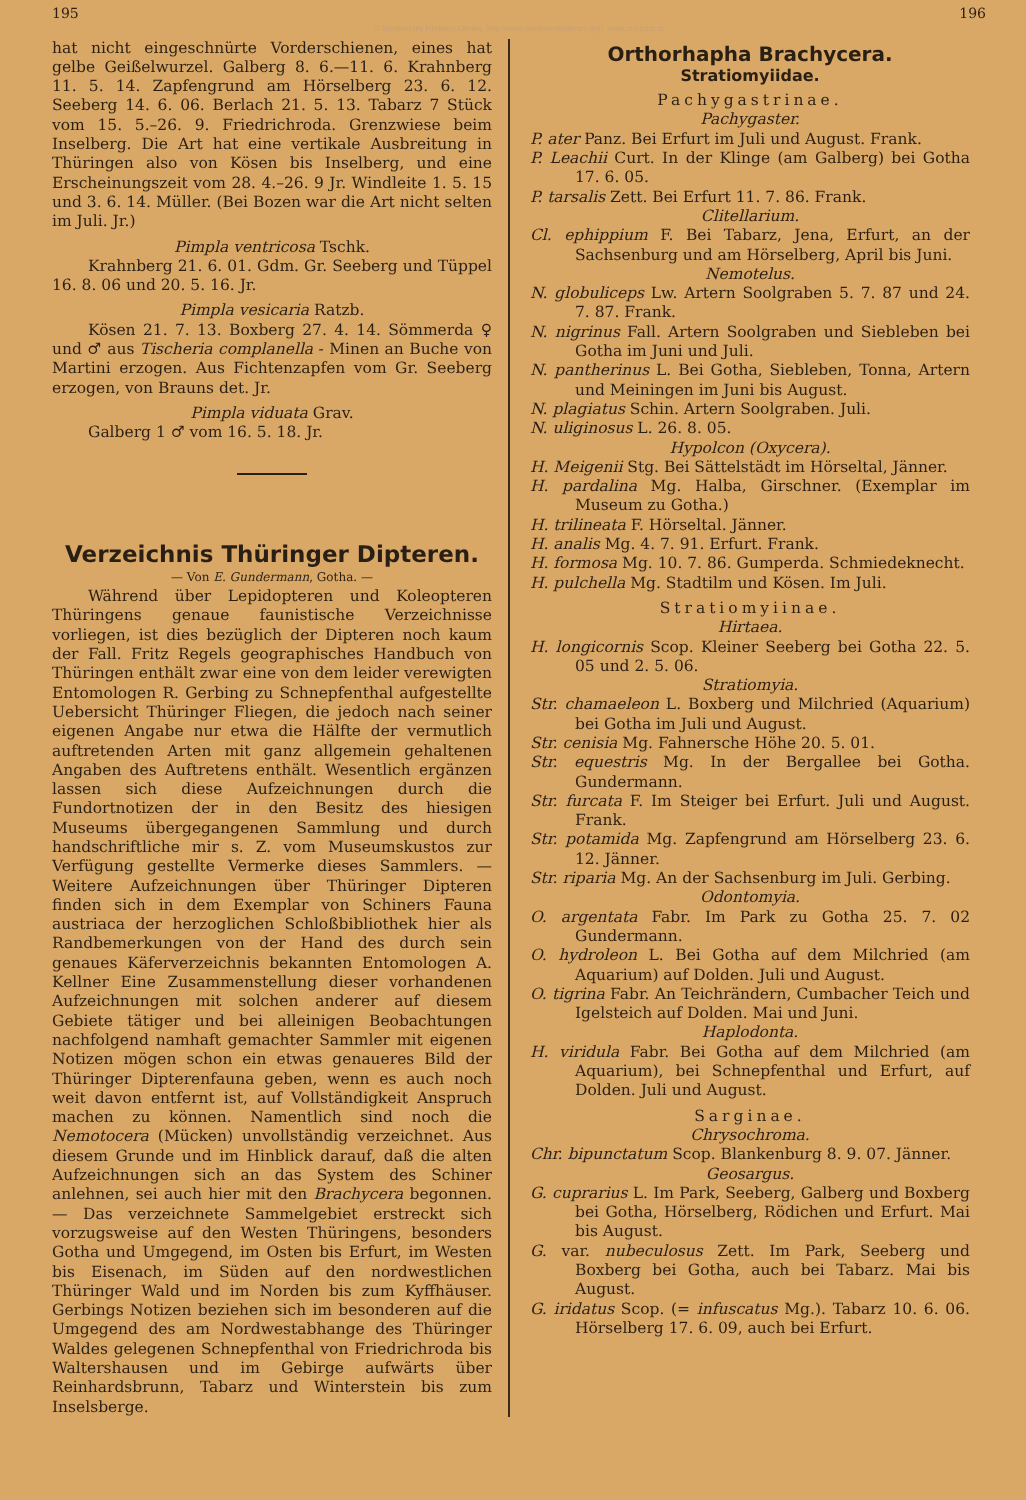195 196
© Biodiversity Heritage Library, http://www.biodiversitylibrary.org/; www.zobodat.at
hat nicht eingeschnürte Vorderschienen, eines hat gelbe Geißelwurzel. Galberg 8. 6.—11. 6. Krahnberg 11. 5. 14. Zapfengrund am Hörselberg 23. 6. 12. Seeberg 14. 6. 06. Berlach 21. 5. 13. Tabarz 7 Stück vom 15. 5.–26. 9. Friedrichroda. Grenzwiese beim Inselberg. Die Art hat eine vertikale Ausbreitung in Thüringen also von Kösen bis Inselberg, und eine Erscheinungszeit vom 28. 4.–26. 9 Jr. Windleite 1. 5. 15 und 3. 6. 14. Müller. (Bei Bozen war die Art nicht selten im Juli. Jr.)
Pimpla ventricosa Tschk.
Krahnberg 21. 6. 01. Gdm. Gr. Seeberg und Tüppel 16. 8. 06 und 20. 5. 16. Jr.
Pimpla vesicaria Ratzb.
Kösen 21. 7. 13. Boxberg 27. 4. 14. Sömmerda ♀ und ♂ aus Tischeria complanella - Minen an Buche von Martini erzogen. Aus Fichtenzapfen vom Gr. Seeberg erzogen, von Brauns det. Jr.
Pimpla viduata Grav.
Galberg 1 ♂ vom 16. 5. 18. Jr.
Verzeichnis Thüringer Dipteren.
— Von E. Gundermann, Gotha. —
Während über Lepidopteren und Koleopteren Thüringens genaue faunistische Verzeichnisse vorliegen, ist dies bezüglich der Dipteren noch kaum der Fall. Fritz Regels geographisches Handbuch von Thüringen enthält zwar eine von dem leider verewigten Entomologen R. Gerbing zu Schnepfenthal aufgestellte Uebersicht Thüringer Fliegen, die jedoch nach seiner eigenen Angabe nur etwa die Hälfte der vermutlich auftretenden Arten mit ganz allgemein gehaltenen Angaben des Auftretens enthält. Wesentlich ergänzen lassen sich diese Aufzeichnungen durch die Fundortnotizen der in den Besitz des hiesigen Museums übergegangenen Sammlung und durch handschriftliche mir s. Z. vom Museumskustos zur Verfügung gestellte Vermerke dieses Sammlers. — Weitere Aufzeichnungen über Thüringer Dipteren finden sich in dem Exemplar von Schiners Fauna austriaca der herzoglichen Schloßbibliothek hier als Randbemerkungen von der Hand des durch sein genaues Käferverzeichnis bekannten Entomologen A. Kellner Eine Zusammenstellung dieser vorhandenen Aufzeichnungen mit solchen anderer auf diesem Gebiete tätiger und bei alleinigen Beobachtungen nachfolgend namhaft gemachter Sammler mit eigenen Notizen mögen schon ein etwas genaueres Bild der Thüringer Dipterenfauna geben, wenn es auch noch weit davon entfernt ist, auf Vollständigkeit Anspruch machen zu können. Namentlich sind noch die Nemotocera (Mücken) unvollständig verzeichnet. Aus diesem Grunde und im Hinblick darauf, daß die alten Aufzeichnungen sich an das System des Schiner anlehnen, sei auch hier mit den Brachycera begonnen. — Das verzeichnete Sammelgebiet erstreckt sich vorzugsweise auf den Westen Thüringens, besonders Gotha und Umgegend, im Osten bis Erfurt, im Westen bis Eisenach, im Süden auf den nordwestlichen Thüringer Wald und im Norden bis zum Kyffhäuser. Gerbings Notizen beziehen sich im besonderen auf die Umgegend des am Nordwestabhange des Thüringer Waldes gelegenen Schnepfenthal von Friedrichroda bis Waltershausen und im Gebirge aufwärts über Reinhardsbrunn, Tabarz und Winterstein bis zum Inselsberge.
Orthorhapha Brachycera.
Stratiomyiidae.
Pachygastrinae.
Pachygaster.
P. ater Panz. Bei Erfurt im Juli und August. Frank.
P. Leachii Curt. In der Klinge (am Galberg) bei Gotha 17. 6. 05.
P. tarsalis Zett. Bei Erfurt 11. 7. 86. Frank.
Clitellarium.
Cl. ephippium F. Bei Tabarz, Jena, Erfurt, an der Sachsenburg und am Hörselberg, April bis Juni.
Nemotelus.
N. globuliceps Lw. Artern Soolgraben 5. 7. 87 und 24. 7. 87. Frank.
N. nigrinus Fall. Artern Soolgraben und Siebleben bei Gotha im Juni und Juli.
N. pantherinus L. Bei Gotha, Siebleben, Tonna, Artern und Meiningen im Juni bis August.
N. plagiatus Schin. Artern Soolgraben. Juli.
N. uliginosus L. 26. 8. 05.
Hypolcon (Oxycera).
H. Meigenii Stg. Bei Sättelstädt im Hörseltal, Jänner.
H. pardalina Mg. Halba, Girschner. (Exemplar im Museum zu Gotha.)
H. trilineata F. Hörseltal. Jänner.
H. analis Mg. 4. 7. 91. Erfurt. Frank.
H. formosa Mg. 10. 7. 86. Gumperda. Schmiedeknecht.
H. pulchella Mg. Stadtilm und Kösen. Im Juli.
Stratiomyiinae.
Hirtaea.
H. longicornis Scop. Kleiner Seeberg bei Gotha 22. 5. 05 und 2. 5. 06.
Stratiomyia.
Str. chamaeleon L. Boxberg und Milchried (Aquarium) bei Gotha im Juli und August.
Str. cenisia Mg. Fahnersche Höhe 20. 5. 01.
Str. equestris Mg. In der Bergallee bei Gotha. Gundermann.
Str. furcata F. Im Steiger bei Erfurt. Juli und August. Frank.
Str. potamida Mg. Zapfengrund am Hörselberg 23. 6. 12. Jänner.
Str. riparia Mg. An der Sachsenburg im Juli. Gerbing.
Odontomyia.
O. argentata Fabr. Im Park zu Gotha 25. 7. 02 Gundermann.
O. hydroleon L. Bei Gotha auf dem Milchried (am Aquarium) auf Dolden. Juli und August.
O. tigrina Fabr. An Teichrändern, Cumbacher Teich und Igelsteich auf Dolden. Mai und Juni.
Haplodonta.
H. viridula Fabr. Bei Gotha auf dem Milchried (am Aquarium), bei Schnepfenthal und Erfurt, auf Dolden. Juli und August.
Sarginae.
Chrysochroma.
Chr. bipunctatum Scop. Blankenburg 8. 9. 07. Jänner.
Geosargus.
G. cuprarius L. Im Park, Seeberg, Galberg und Boxberg bei Gotha, Hörselberg, Rödichen und Erfurt. Mai bis August.
G. var. nubeculosus Zett. Im Park, Seeberg und Boxberg bei Gotha, auch bei Tabarz. Mai bis August.
G. iridatus Scop. (= infuscatus Mg.). Tabarz 10. 6. 06. Hörselberg 17. 6. 09, auch bei Erfurt.